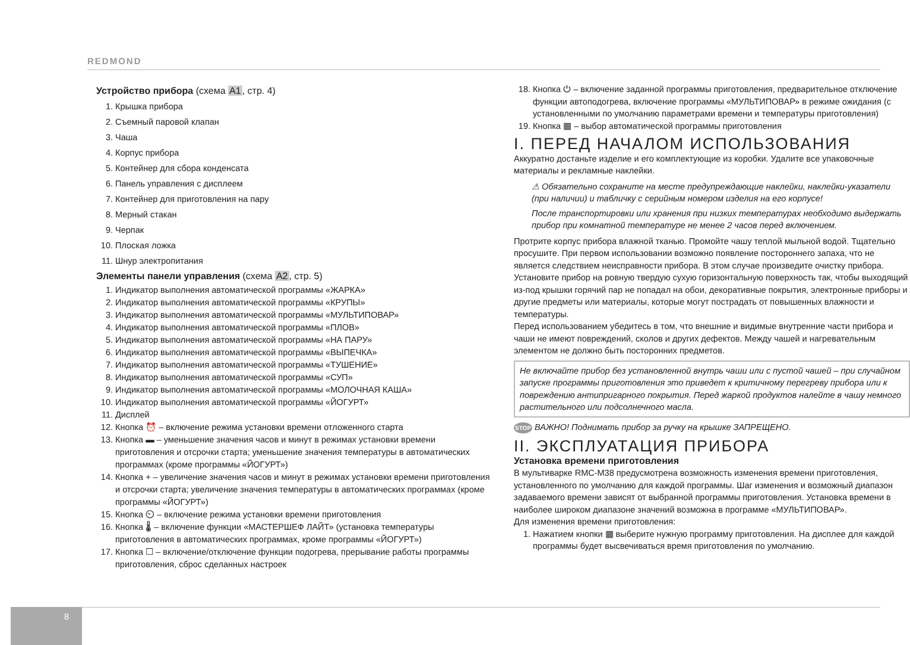REDMOND
Устройство прибора (схема A1, стр. 4)
1. Крышка прибора
2. Съемный паровой клапан
3. Чаша
4. Корпус прибора
5. Контейнер для сбора конденсата
6. Панель управления с дисплеем
7. Контейнер для приготовления на пару
8. Мерный стакан
9. Черпак
10. Плоская ложка
11. Шнур электропитания
Элементы панели управления (схема A2, стр. 5)
1. Индикатор выполнения автоматической программы «ЖАРКА»
2. Индикатор выполнения автоматической программы «КРУПЫ»
3. Индикатор выполнения автоматической программы «МУЛЬТИПОВАР»
4. Индикатор выполнения автоматической программы «ПЛОВ»
5. Индикатор выполнения автоматической программы «НА ПАРУ»
6. Индикатор выполнения автоматической программы «ВЫПЕЧКА»
7. Индикатор выполнения автоматической программы «ТУШЕНИЕ»
8. Индикатор выполнения автоматической программы «СУП»
9. Индикатор выполнения автоматической программы «МОЛОЧНАЯ КАША»
10. Индикатор выполнения автоматической программы «ЙОГУРТ»
11. Дисплей
12. Кнопка ⏰ – включение режима установки времени отложенного старта
13. Кнопка ▬ – уменьшение значения часов и минут в режимах установки времени приготовления и отсрочки старта; уменьшение значения температуры в автоматических программах (кроме программы «ЙОГУРТ»)
14. Кнопка + – увеличение значения часов и минут в режимах установки времени приготовления и отсрочки старта; увеличение значения температуры в автоматических программах (кроме программы «ЙОГУРТ»)
15. Кнопка ⏲ – включение режима установки времени приготовления
16. Кнопка 🌡 – включение функции «МАСТЕРШЕФ ЛАЙТ» (установка температуры приготовления в автоматических программах, кроме программы «ЙОГУРТ»)
17. Кнопка ☐ – включение/отключение функции подогрева, прерывание работы программы приготовления, сброс сделанных настроек
18. Кнопка ⏻ – включение заданной программы приготовления, предварительное отключение функции автоподогрева, включение программы «МУЛЬТИПОВАР» в режиме ожидания (с установленными по умолчанию параметрами времени и температуры приготовления)
19. Кнопка ▦ – выбор автоматической программы приготовления
I. ПЕРЕД НАЧАЛОМ ИСПОЛЬЗОВАНИЯ
Аккуратно достаньте изделие и его комплектующие из коробки. Удалите все упаковочные материалы и рекламные наклейки.
⚠ Обязательно сохраните на месте предупреждающие наклейки, наклейки-указатели (при наличии) и табличку с серийным номером изделия на его корпусе!
После транспортировки или хранения при низких температурах необходимо выдержать прибор при комнатной температуре не менее 2 часов перед включением.
Протрите корпус прибора влажной тканью. Промойте чашу теплой мыльной водой. Тщательно просушите. При первом использовании возможно появление постороннего запаха, что не является следствием неисправности прибора. В этом случае произведите очистку прибора.
Установите прибор на ровную твердую сухую горизонтальную поверхность так, чтобы выходящий из-под крышки горячий пар не попадал на обои, декоративные покрытия, электронные приборы и другие предметы или материалы, которые могут пострадать от повышенных влажности и температуры.
Перед использованием убедитесь в том, что внешние и видимые внутренние части прибора и чаши не имеют повреждений, сколов и других дефектов. Между чашей и нагревательным элементом не должно быть посторонних предметов.
Не включайте прибор без установленной внутрь чаши или с пустой чашей – при случайном запуске программы приготовления это приведет к критичному перегреву прибора или к повреждению антипригарного покрытия. Перед жаркой продуктов налейте в чашу немного растительного или подсолнечного масла.
STOP ВАЖНО! Поднимать прибор за ручку на крышке ЗАПРЕЩЕНО.
II. ЭКСПЛУАТАЦИЯ ПРИБОРА
Установка времени приготовления
В мультиварке RMC-M38 предусмотрена возможность изменения времени приготовления, установленного по умолчанию для каждой программы. Шаг изменения и возможный диапазон задаваемого времени зависят от выбранной программы приготовления. Установка времени в наиболее широком диапазоне значений возможна в программе «МУЛЬТИПОВАР».
Для изменения времени приготовления:
1. Нажатием кнопки ▦ выберите нужную программу приготовления. На дисплее для каждой программы будет высвечиваться время приготовления по умолчанию.
8